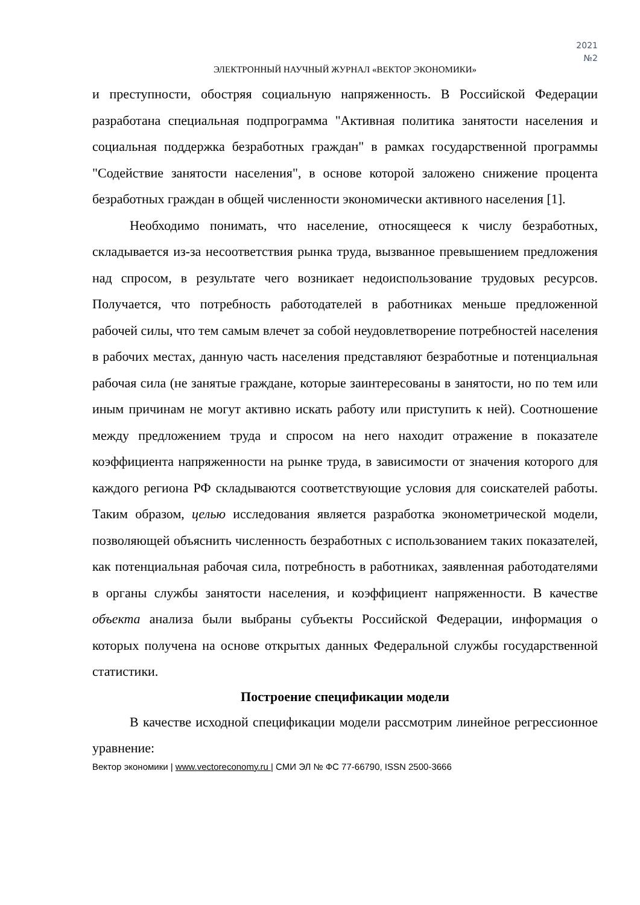2021
№2
ЭЛЕКТРОННЫЙ НАУЧНЫЙ ЖУРНАЛ «ВЕКТОР ЭКОНОМИКИ»
и преступности, обостряя социальную напряженность. В Российской Федерации разработана специальная подпрограмма "Активная политика занятости населения и социальная поддержка безработных граждан" в рамках государственной программы "Содействие занятости населения", в основе которой заложено снижение процента безработных граждан в общей численности экономически активного населения [1].
Необходимо понимать, что население, относящееся к числу безработных, складывается из-за несоответствия рынка труда, вызванное превышением предложения над спросом, в результате чего возникает недоиспользование трудовых ресурсов. Получается, что потребность работодателей в работниках меньше предложенной рабочей силы, что тем самым влечет за собой неудовлетворение потребностей населения в рабочих местах, данную часть населения представляют безработные и потенциальная рабочая сила (не занятые граждане, которые заинтересованы в занятости, но по тем или иным причинам не могут активно искать работу или приступить к ней). Соотношение между предложением труда и спросом на него находит отражение в показателе коэффициента напряженности на рынке труда, в зависимости от значения которого для каждого региона РФ складываются соответствующие условия для соискателей работы. Таким образом, целью исследования является разработка эконометрической модели, позволяющей объяснить численность безработных с использованием таких показателей, как потенциальная рабочая сила, потребность в работниках, заявленная работодателями в органы службы занятости населения, и коэффициент напряженности. В качестве объекта анализа были выбраны субъекты Российской Федерации, информация о которых получена на основе открытых данных Федеральной службы государственной статистики.
Построение спецификации модели
В качестве исходной спецификации модели рассмотрим линейное регрессионное уравнение:
Вектор экономики | www.vectoreconomy.ru | СМИ ЭЛ № ФС 77-66790, ISSN 2500-3666